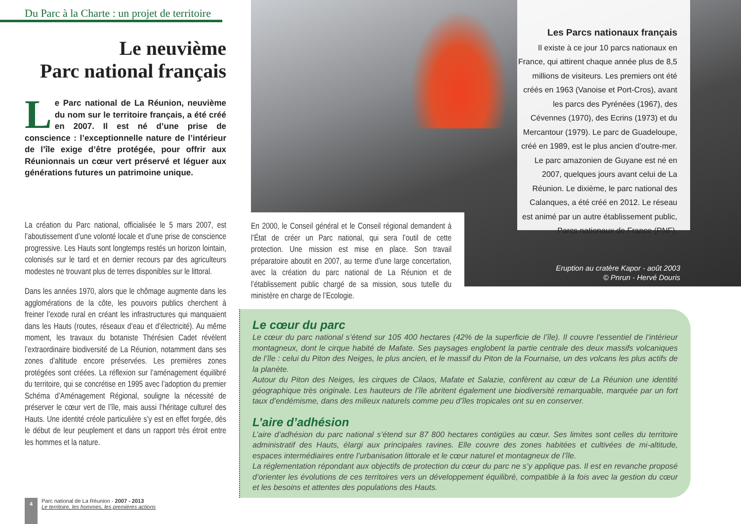Du Parc à la Charte : un projet de territoire
Le neuvième
Parc national français
Le Parc national de La Réunion, neuvième du nom sur le territoire français, a été créé en 2007. Il est né d’une prise de conscience : l’exceptionnelle nature de l’intérieur de l’île exige d’être protégée, pour offrir aux Réunionnais un cœur vert préservé et léguer aux générations futures un patrimoine unique.
La création du Parc national, officialisée le 5 mars 2007, est l’aboutissement d’une volonté locale et d’une prise de conscience progressive. Les Hauts sont longtemps restés un horizon lointain, colonisés sur le tard et en dernier recours par des agriculteurs modestes ne trouvant plus de terres disponibles sur le littoral.
Dans les années 1970, alors que le chômage augmente dans les agglomérations de la côte, les pouvoirs publics cherchent à freiner l’exode rural en créant les infrastructures qui manquaient dans les Hauts (routes, réseaux d’eau et d’électricité). Au même moment, les travaux du botaniste Thérésien Cadet révèlent l’extraordinaire biodiversité de La Réunion, notamment dans ses zones d’altitude encore préservées. Les premières zones protégées sont créées. La réflexion sur l’aménagement équilibré du territoire, qui se concrétise en 1995 avec l’adoption du premier Schéma d’Aménagement Régional, souligne la nécessité de préserver le cœur vert de l’île, mais aussi l’héritage culturel des Hauts. Une identité créole particulière s’y est en effet forgée, dès le début de leur peuplement et dans un rapport très étroit entre les hommes et la nature.
En 2000, le Conseil général et le Conseil régional demandent à l’État de créer un Parc national, qui sera l’outil de cette protection. Une mission est mise en place. Son travail préparatoire aboutit en 2007, au terme d’une large concertation, avec la création du parc national de La Réunion et de l’établissement public chargé de sa mission, sous tutelle du ministère en charge de l’Ecologie.
Les Parcs nationaux français
Il existe à ce jour 10 parcs nationaux en France, qui attirent chaque année plus de 8,5 millions de visiteurs. Les premiers ont été créés en 1963 (Vanoise et Port-Cros), avant les parcs des Pyrénées (1967), des Cévennes (1970), des Ecrins (1973) et du Mercantour (1979). Le parc de Guadeloupe, créé en 1989, est le plus ancien d’outre-mer. Le parc amazonien de Guyane est né en 2007, quelques jours avant celui de La Réunion. Le dixième, le parc national des Calanques, a été créé en 2012. Le réseau est animé par un autre établissement public, Parcs nationaux de France (PNF).
Eruption au cratère Kapor - août 2003
© Pnrun - Hervé Douris
Le cœur du parc
Le cœur du parc national s’étend sur 105 400 hectares (42% de la superficie de l’île). Il couvre l’essentiel de l’intérieur montagneux, dont le cirque habité de Mafate. Ses paysages englobent la partie centrale des deux massifs volcaniques de l’île : celui du Piton des Neiges, le plus ancien, et le massif du Piton de la Fournaise, un des volcans les plus actifs de la planète.
Autour du Piton des Neiges, les cirques de Cilaos, Mafate et Salazie, confèrent au cœur de La Réunion une identité géographique très originale. Les hauteurs de l’île abritent également une biodiversité remarquable, marquée par un fort taux d’endémisme, dans des milieux naturels comme peu d’îles tropicales ont su en conserver.
L’aire d’adhésion
L’aire d’adhésion du parc national s’étend sur 87 800 hectares contigües au cœur. Ses limites sont celles du territoire administratif des Hauts, élargi aux principales ravines. Elle couvre des zones habitées et cultivées de mi-altitude, espaces intermédiaires entre l’urbanisation littorale et le cœur naturel et montagneux de l’île.
La réglementation répondant aux objectifs de protection du cœur du parc ne s’y applique pas. Il est en revanche proposé d’orienter les évolutions de ces territoires vers un développement équilibré, compatible à la fois avec la gestion du cœur et les besoins et attentes des populations des Hauts.
4
Parc national de La Réunion - 2007 - 2013
Le territoire, les hommes, les premières actions